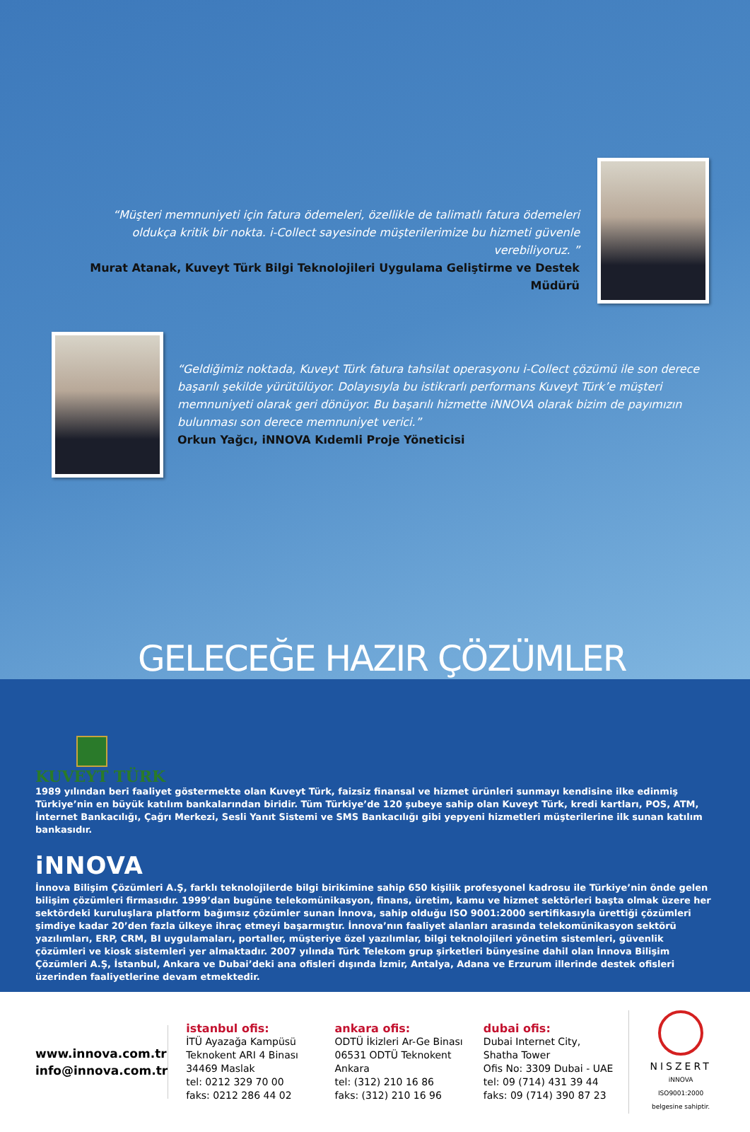“Müşteri memnuniyeti için fatura ödemeleri, özellikle de talimatlı fatura ödemeleri oldukça kritik bir nokta. i-Collect sayesinde müşterilerimize bu hizmeti güvenle verebiliyoruz. ”
Murat Atanak, Kuveyt Türk Bilgi Teknolojileri Uygulama Geliştirme ve Destek Müdürü
“Geldiğimiz noktada, Kuveyt Türk fatura tahsilat operasyonu i-Collect çözümü ile son derece başarılı şekilde yürütülüyor. Dolayısıyla bu istikrarlı performans Kuveyt Türk’e müşteri memnuniyeti olarak geri dönüyor. Bu başarılı hizmette iNNOVA olarak bizim de payımızın bulunması son derece memnuniyet verici.”
Orkun Yağcı, iNNOVA Kıdemli Proje Yöneticisi
GELECEĞE HAZIR ÇÖZÜMLER
KUVEYT TÜRK
1989 yılından beri faaliyet göstermekte olan Kuveyt Türk, faizsiz finansal ve hizmet ürünleri sunmayı kendisine ilke edinmiş Türkiye’nin en büyük katılım bankalarından biridir. Tüm Türkiye’de 120 şubeye sahip olan Kuveyt Türk, kredi kartları, POS, ATM, İnternet Bankacılığı, Çağrı Merkezi, Sesli Yanıt Sistemi ve SMS Bankacılığı gibi yepyeni hizmetleri müşterilerine ilk sunan katılım bankasıdır.
iNNOVA
İnnova Bilişim Çözümleri A.Ş, farklı teknolojilerde bilgi birikimine sahip 650 kişilik profesyonel kadrosu ile Türkiye’nin önde gelen bilişim çözümleri firmasıdır. 1999’dan bugüne telekomünikasyon, finans, üretim, kamu ve hizmet sektörleri başta olmak üzere her sektördeki kuruluşlara platform bağımsız çözümler sunan İnnova, sahip olduğu ISO 9001:2000 sertifikasıyla ürettiği çözümleri şimdiye kadar 20’den fazla ülkeye ihraç etmeyi başarmıştır. İnnova’nın faaliyet alanları arasında telekomünikasyon sektörü yazılımları, ERP, CRM, BI uygulamaları, portaller, müşteriye özel yazılımlar, bilgi teknolojileri yönetim sistemleri, güvenlik çözümleri ve kiosk sistemleri yer almaktadır. 2007 yılında Türk Telekom grup şirketleri bünyesine dahil olan İnnova Bilişim Çözümleri A.Ş, İstanbul, Ankara ve Dubai’deki ana ofisleri dışında İzmir, Antalya, Adana ve Erzurum illerinde destek ofisleri üzerinden faaliyetlerine devam etmektedir.
www.innova.com.tr
info@innova.com.tr
istanbul ofis:
İTÜ Ayazağa Kampüsü
Teknokent ARI 4 Binası
34469 Maslak
tel: 0212 329 70 00
faks: 0212 286 44 02
ankara ofis:
ODTÜ İkizleri Ar-Ge Binası
06531 ODTÜ Teknokent
Ankara
tel: (312) 210 16 86
faks: (312) 210 16 96
dubai ofis:
Dubai Internet City,
Shatha Tower
Ofis No: 3309 Dubai - UAE
tel: 09 (714) 431 39 44
faks: 09 (714) 390 87 23
NISZERT
iNNOVA ISO9001:2000
belgesine sahiptir.